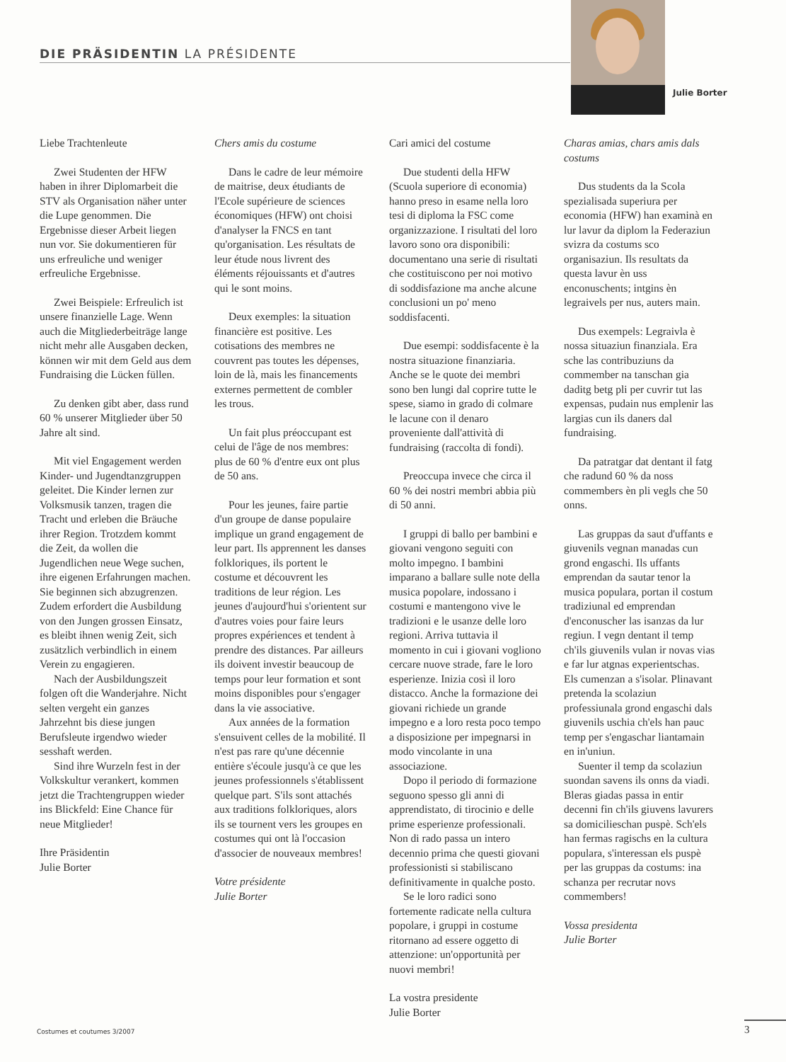DIE PRÄSIDENTIN LA PRÉSIDENTE
Julie Borter
Liebe Trachtenleute
Zwei Studenten der HFW haben in ihrer Diplomarbeit die STV als Organisation näher unter die Lupe genommen. Die Ergebnisse dieser Arbeit liegen nun vor. Sie dokumentieren für uns erfreuliche und weniger erfreuliche Ergebnisse.
Zwei Beispiele: Erfreulich ist unsere finanzielle Lage. Wenn auch die Mitgliederbeiträge lange nicht mehr alle Ausgaben decken, können wir mit dem Geld aus dem Fundraising die Lücken füllen.
Zu denken gibt aber, dass rund 60 % unserer Mitglieder über 50 Jahre alt sind.
Mit viel Engagement werden Kinder- und Jugendtanzgruppen geleitet. Die Kinder lernen zur Volksmusik tanzen, tragen die Tracht und erleben die Bräuche ihrer Region. Trotzdem kommt die Zeit, da wollen die Jugendlichen neue Wege suchen, ihre eigenen Erfahrungen machen. Sie beginnen sich abzugrenzen. Zudem erfordert die Ausbildung von den Jungen grossen Einsatz, es bleibt ihnen wenig Zeit, sich zusätzlich verbindlich in einem Verein zu engagieren.
Nach der Ausbildungszeit folgen oft die Wanderjahre. Nicht selten vergeht ein ganzes Jahrzehnt bis diese jungen Berufsleute irgendwo wieder sesshaft werden.
Sind ihre Wurzeln fest in der Volkskultur verankert, kommen jetzt die Trachtengruppen wieder ins Blickfeld: Eine Chance für neue Mitglieder!
Ihre Präsidentin
Julie Borter
Chers amis du costume
Dans le cadre de leur mémoire de maitrise, deux étudiants de l'Ecole supérieure de sciences économiques (HFW) ont choisi d'analyser la FNCS en tant qu'organisation. Les résultats de leur étude nous livrent des éléments réjouissants et d'autres qui le sont moins.
Deux exemples: la situation financière est positive. Les cotisations des membres ne couvrent pas toutes les dépenses, loin de là, mais les financements externes permettent de combler les trous.
Un fait plus préoccupant est celui de l'âge de nos membres: plus de 60 % d'entre eux ont plus de 50 ans.
Pour les jeunes, faire partie d'un groupe de danse populaire implique un grand engagement de leur part. Ils apprennent les danses folkloriques, ils portent le costume et découvrent les traditions de leur région. Les jeunes d'aujourd'hui s'orientent sur d'autres voies pour faire leurs propres expériences et tendent à prendre des distances. Par ailleurs ils doivent investir beaucoup de temps pour leur formation et sont moins disponibles pour s'engager dans la vie associative.
Aux années de la formation s'ensuivent celles de la mobilité. Il n'est pas rare qu'une décennie entière s'écoule jusqu'à ce que les jeunes professionnels s'établissent quelque part. S'ils sont attachés aux traditions folkloriques, alors ils se tournent vers les groupes en costumes qui ont là l'occasion d'associer de nouveaux membres!
Votre présidente
Julie Borter
Cari amici del costume
Due studenti della HFW (Scuola superiore di economia) hanno preso in esame nella loro tesi di diploma la FSC come organizzazione. I risultati del loro lavoro sono ora disponibili: documentano una serie di risultati che costituiscono per noi motivo di soddisfazione ma anche alcune conclusioni un po' meno soddisfacenti.
Due esempi: soddisfacente è la nostra situazione finanziaria. Anche se le quote dei membri sono ben lungi dal coprire tutte le spese, siamo in grado di colmare le lacune con il denaro proveniente dall'attività di fundraising (raccolta di fondi).
Preoccupa invece che circa il 60 % dei nostri membri abbia più di 50 anni.
I gruppi di ballo per bambini e giovani vengono seguiti con molto impegno. I bambini imparano a ballare sulle note della musica popolare, indossano i costumi e mantengono vive le tradizioni e le usanze delle loro regioni. Arriva tuttavia il momento in cui i giovani vogliono cercare nuove strade, fare le loro esperienze. Inizia così il loro distacco. Anche la formazione dei giovani richiede un grande impegno e a loro resta poco tempo a disposizione per impegnarsi in modo vincolante in una associazione.
Dopo il periodo di formazione seguono spesso gli anni di apprendistato, di tirocinio e delle prime esperienze professionali. Non di rado passa un intero decennio prima che questi giovani professionisti si stabiliscano definitivamente in qualche posto.
Se le loro radici sono fortemente radicate nella cultura popolare, i gruppi in costume ritornano ad essere oggetto di attenzione: un'opportunità per nuovi membri!
La vostra presidente
Julie Borter
Charas amias, chars amis dals costums
Dus students da la Scola spezialisada superiura per economia (HFW) han examinà en lur lavur da diplom la Federaziun svizra da costums sco organisaziun. Ils resultats da questa lavur èn uss enconuschents; intgins èn legraivels per nus, auters main.
Dus exempels: Legraivla è nossa situaziun finanziala. Era sche las contribuziuns da commember na tanschan gia daditg betg pli per cuvrir tut las expensas, pudain nus emplenir las largias cun ils daners dal fundraising.
Da patratgar dat dentant il fatg che radund 60 % da noss commembers èn pli vegls che 50 onns.
Las gruppas da saut d'uffants e giuvenils vegnan manadas cun grond engaschi. Ils uffants emprendan da sautar tenor la musica populara, portan il costum tradiziunal ed emprendan d'enconuscher las isanzas da lur regiun. I vegn dentant il temp ch'ils giuvenils vulan ir novas vias e far lur atgnas experientschas. Els cumenzan a s'isolar. Plinavant pretenda la scolaziun professiunala grond engaschi dals giuvenils uschia ch'els han pauc temp per s'engaschar liantamain en in'uniun.
Suenter il temp da scolaziun suondan savens ils onns da viadi. Bleras giadas passa in entir decenni fin ch'ils giuvens lavurers sa domicilieschan puspè. Sch'els han fermas ragischs en la cultura populara, s'interessan els puspè per las gruppas da costums: ina schanza per recrutar novs commembers!
Vossa presidenta
Julie Borter
Costumes et coutumes 3/2007 3